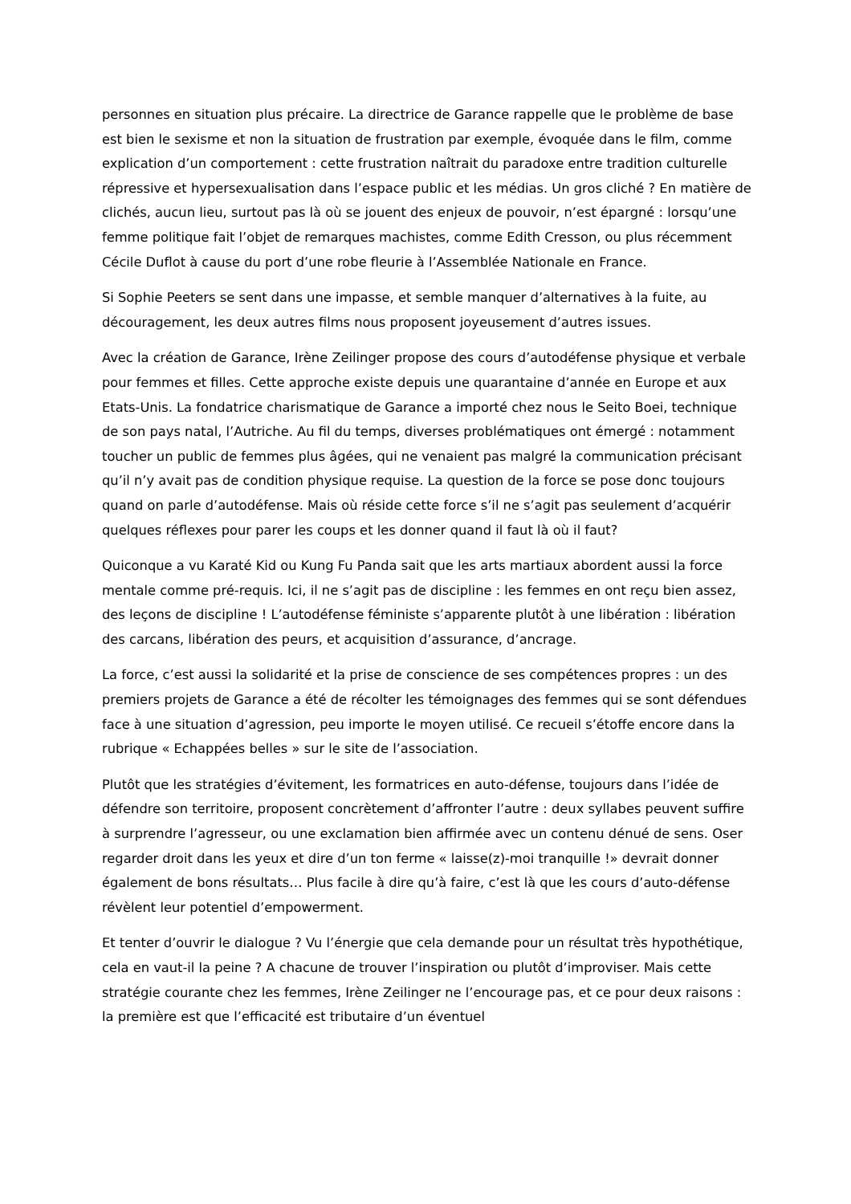personnes en situation plus précaire. La directrice de Garance rappelle que le problème de base est bien le sexisme et non la situation de frustration par exemple, évoquée dans le film, comme explication d’un comportement : cette frustration naîtrait du paradoxe entre tradition culturelle répressive et hypersexualisation dans l’espace public et les médias. Un gros cliché ? En matière de clichés, aucun lieu, surtout pas là où se jouent des enjeux de pouvoir, n’est épargné : lorsqu’une femme politique fait l’objet de remarques machistes, comme Edith Cresson, ou plus récemment Cécile Duflot à cause du port d’une robe fleurie à l’Assemblée Nationale en France.
Si Sophie Peeters se sent dans une impasse, et semble manquer d’alternatives à la fuite, au découragement, les deux autres films nous proposent joyeusement d’autres issues.
Avec la création de Garance, Irène Zeilinger propose des cours d’autodéfense physique et verbale pour femmes et filles. Cette approche existe depuis une quarantaine d’année en Europe et aux Etats-Unis. La fondatrice charismatique de Garance a importé chez nous le Seito Boei, technique de son pays natal, l’Autriche. Au fil du temps, diverses problématiques ont émergé : notamment toucher un public de femmes plus âgées, qui ne venaient pas malgré la communication précisant qu’il n’y avait pas de condition physique requise. La question de la force se pose donc toujours quand on parle d’autodéfense. Mais où réside cette force s’il ne s’agit pas seulement d’acquérir quelques réflexes pour parer les coups et les donner quand il faut là où il faut?
Quiconque a vu Karaté Kid ou Kung Fu Panda sait que les arts martiaux abordent aussi la force mentale comme pré-requis. Ici, il ne s’agit pas de discipline : les femmes en ont reçu bien assez, des leçons de discipline ! L’autodéfense féministe s’apparente plutôt à une libération : libération des carcans, libération des peurs, et acquisition d’assurance, d’ancrage.
La force, c’est aussi la solidarité et la prise de conscience de ses compétences propres : un des premiers projets de Garance a été de récolter les témoignages des femmes qui se sont défendues face à une situation d’agression, peu importe le moyen utilisé. Ce recueil s’étoffe encore dans la rubrique « Echappées belles » sur le site de l’association.
Plutôt que les stratégies d’évitement, les formatrices en auto-défense, toujours dans l’idée de défendre son territoire, proposent concrètement d’affronter l’autre : deux syllabes peuvent suffire à surprendre l’agresseur, ou une exclamation bien affirmée avec un contenu dénué de sens. Oser regarder droit dans les yeux et dire d’un ton ferme « laisse(z)-moi tranquille !» devrait donner également de bons résultats… Plus facile à dire qu’à faire, c’est là que les cours d’auto-défense révèlent leur potentiel d’empowerment.
Et tenter d’ouvrir le dialogue ? Vu l’énergie que cela demande pour un résultat très hypothétique, cela en vaut-il la peine ? A chacune de trouver l’inspiration ou plutôt d’improviser. Mais cette stratégie courante chez les femmes, Irène Zeilinger ne l’encourage pas, et ce pour deux raisons : la première est que l’efficacité est tributaire d’un éventuel